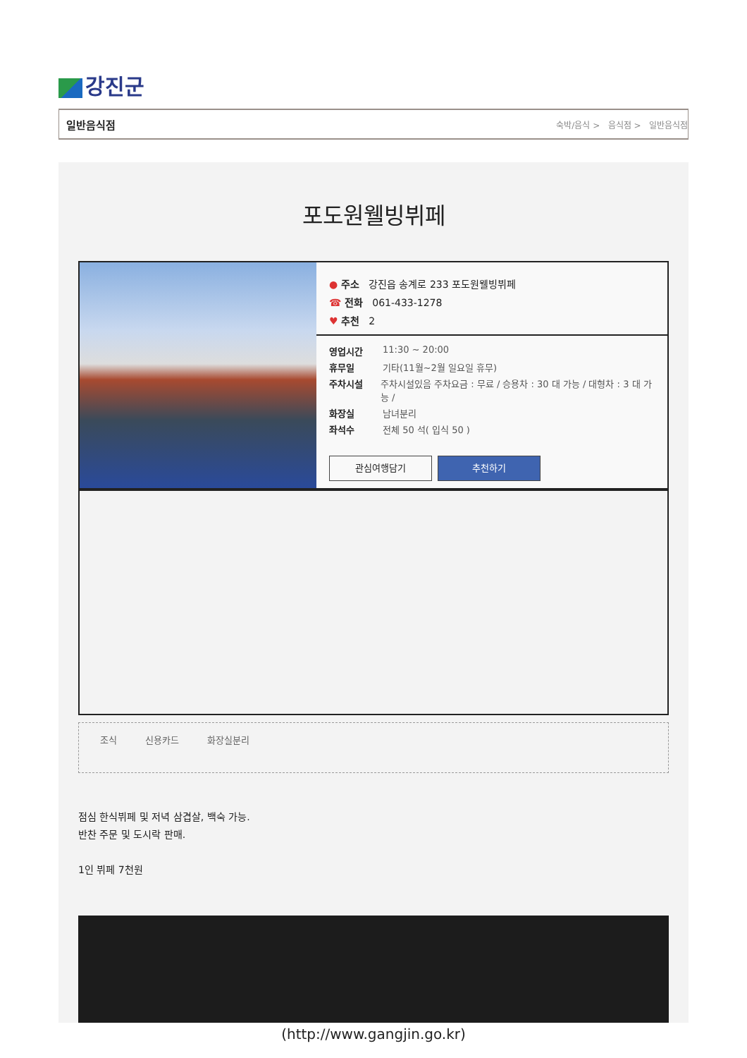강진군
일반음식점 숙박/음식 > 음식점 > 일반음식점
포도원웰빙뷔페
● 주소 강진읍 송계로 233 포도원웰빙뷔페
☎ 전화 061-433-1278
♥ 추천 2
영업시간 11:30 ~ 20:00
휴무일 기타(11월~2월 일요일 휴무)
주차시설 주차시설있음 주차요금 : 무료 / 승용차 : 30 대 가능 / 대형차 : 3 대 가능 /
화장실 남녀분리
좌석수 전체 50 석( 입식 50 )
관심여행담기 추천하기
조식 신용카드 화장실분리
점심 한식뷔페 및 저녁 삼겹살, 백숙 가능.
반찬 주문 및 도시락 판매.
1인 뷔페 7천원
(http://www.gangjin.go.kr)